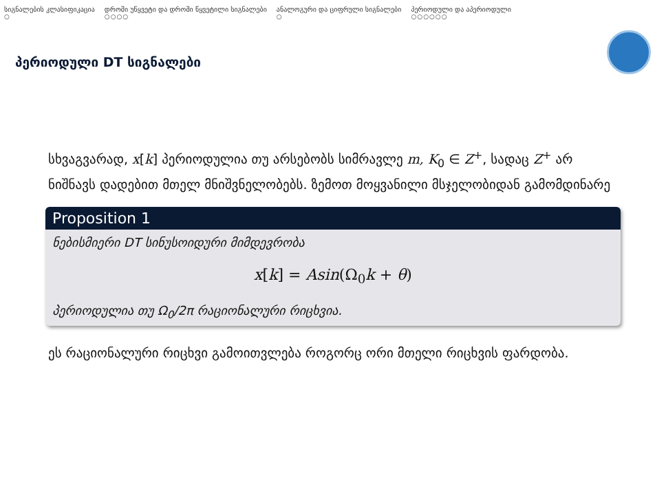სიგნალების კლასიფიკაცია
○
დროში უწყვეტი და დროში წყვეტილი სიგნალები
○○○○
ანალოგური და ციფრული სიგნალები
○
პერიოდული და აპერიოდული
○○○○○○
პერიოდული DT სიგნალები
სხვაგვარად, x[k] პერიოდულია თუ არსებობს სიმრავლე m, K<sub>0</sub> ∈ Z<sup>+</sup>, სადაც Z<sup>+</sup> არ ნიშნავს დადებით მთელ მნიშვნელობებს. ზემოთ მოყვანილი მსჯელობიდან გამომდინარე
Proposition 1
ნებისმიერი DT სინუსოიდური მიმდევრობა
x[k] = Asin(Ω<sub>0</sub>k + θ)
პერიოდულია თუ Ω<sub>0</sub>/2π რაციონალური რიცხვია.
ეს რაციონალური რიცხვი გამოითვლება როგორც ორი მთელი რიცხვის ფარდობა.